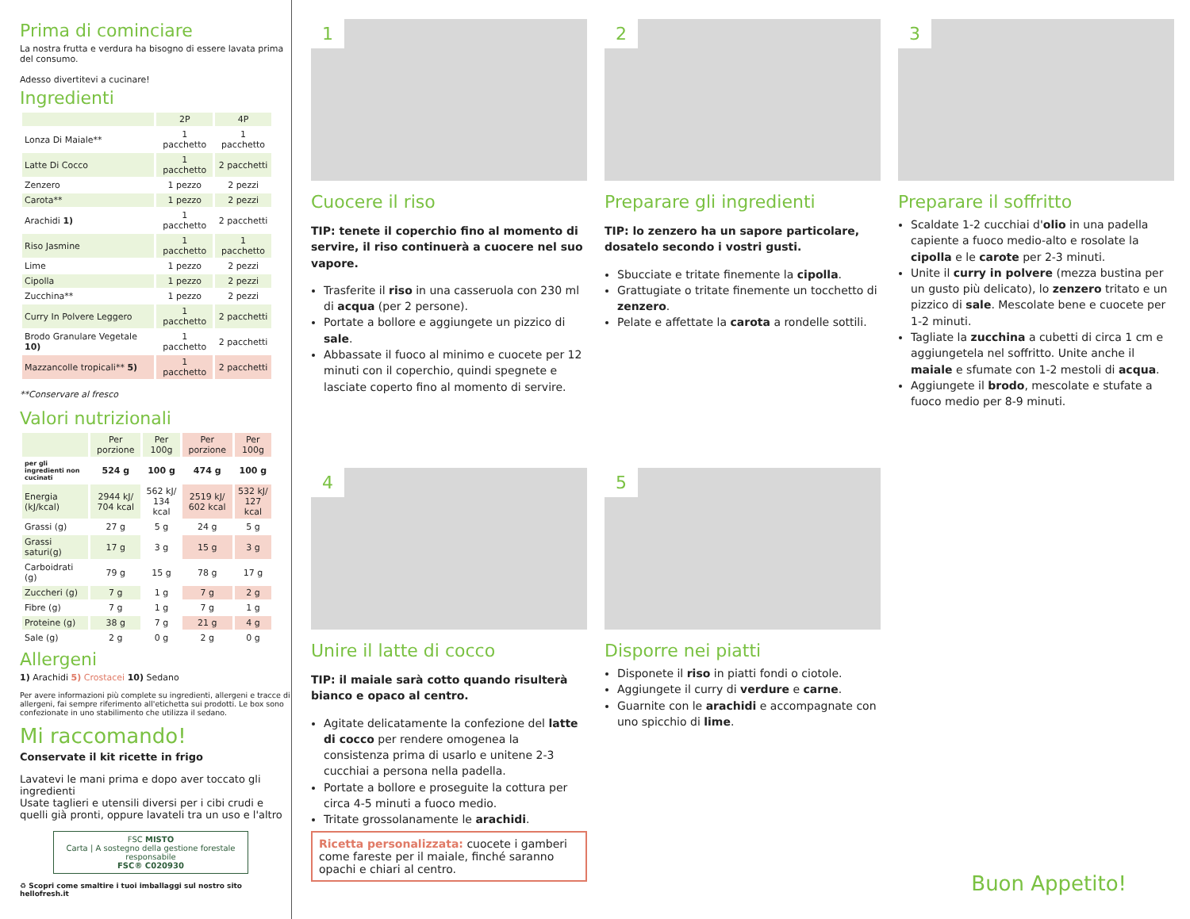Prima di cominciare
La nostra frutta e verdura ha bisogno di essere lavata prima del consumo.
Adesso divertitevi a cucinare!
Ingredienti
| | 2P | 4P |
| --- | --- | --- |
| Lonza Di Maiale** | 1 pacchetto | 1 pacchetto |
| Latte Di Cocco | 1 pacchetto | 2 pacchetti |
| Zenzero | 1 pezzo | 2 pezzi |
| Carota** | 1 pezzo | 2 pezzi |
| Arachidi 1) | 1 pacchetto | 2 pacchetti |
| Riso Jasmine | 1 pacchetto | 1 pacchetto |
| Lime | 1 pezzo | 2 pezzi |
| Cipolla | 1 pezzo | 2 pezzi |
| Zucchina** | 1 pezzo | 2 pezzi |
| Curry In Polvere Leggero | 1 pacchetto | 2 pacchetti |
| Brodo Granulare Vegetale 10) | 1 pacchetto | 2 pacchetti |
| Mazzancolle tropicali** 5) | 1 pacchetto | 2 pacchetti |
**Conservare al fresco
Valori nutrizionali
| | Per porzione | Per 100g | Per porzione | Per 100g |
| --- | --- | --- | --- | --- |
| per gli ingredienti non cucinati | 524 g | 100 g | 474 g | 100 g |
| Energia (kJ/kcal) | 2944 kJ/ 704 kcal | 562 kJ/ 134 kcal | 2519 kJ/ 602 kcal | 532 kJ/ 127 kcal |
| Grassi (g) | 27 g | 5 g | 24 g | 5 g |
| Grassi saturi(g) | 17 g | 3 g | 15 g | 3 g |
| Carboidrati (g) | 79 g | 15 g | 78 g | 17 g |
| Zuccheri (g) | 7 g | 1 g | 7 g | 2 g |
| Fibre (g) | 7 g | 1 g | 7 g | 1 g |
| Proteine (g) | 38 g | 7 g | 21 g | 4 g |
| Sale (g) | 2 g | 0 g | 2 g | 0 g |
Allergeni
1) Arachidi 5) Crostacei 10) Sedano
Per avere informazioni più complete su ingredienti, allergeni e tracce di allergeni, fai sempre riferimento all'etichetta sui prodotti. Le box sono confezionate in uno stabilimento che utilizza il sedano.
Mi raccomando!
Conservate il kit ricette in frigo
Lavatevi le mani prima e dopo aver toccato gli ingredienti
Usate taglieri e utensili diversi per i cibi crudi e quelli già pronti, oppure lavateli tra un uso e l'altro
FSC MISTO
Carta | A sostegno della gestione forestale responsabile
FSC® C020930
♻ Scopri come smaltire i tuoi imballaggi sul nostro sito hellofresh.it
1
Cuocere il riso
TIP: tenete il coperchio fino al momento di servire, il riso continuerà a cuocere nel suo vapore.
Trasferite il riso in una casseruola con 230 ml di acqua (per 2 persone).
Portate a bollore e aggiungete un pizzico di sale.
Abbassate il fuoco al minimo e cuocete per 12 minuti con il coperchio, quindi spegnete e lasciate coperto fino al momento di servire.
2
Preparare gli ingredienti
TIP: lo zenzero ha un sapore particolare, dosatelo secondo i vostri gusti.
Sbucciate e tritate finemente la cipolla.
Grattugiate o tritate finemente un tocchetto di zenzero.
Pelate e affettate la carota a rondelle sottili.
3
Preparare il soffritto
Scaldate 1-2 cucchiai d'olio in una padella capiente a fuoco medio-alto e rosolate la cipolla e le carote per 2-3 minuti.
Unite il curry in polvere (mezza bustina per un gusto più delicato), lo zenzero tritato e un pizzico di sale. Mescolate bene e cuocete per 1-2 minuti.
Tagliate la zucchina a cubetti di circa 1 cm e aggiungetela nel soffritto. Unite anche il maiale e sfumate con 1-2 mestoli di acqua.
Aggiungete il brodo, mescolate e stufate a fuoco medio per 8-9 minuti.
4
Unire il latte di cocco
TIP: il maiale sarà cotto quando risulterà bianco e opaco al centro.
Agitate delicatamente la confezione del latte di cocco per rendere omogenea la consistenza prima di usarlo e unitene 2-3 cucchiai a persona nella padella.
Portate a bollore e proseguite la cottura per circa 4-5 minuti a fuoco medio.
Tritate grossolanamente le arachidi.
Ricetta personalizzata: cuocete i gamberi come fareste per il maiale, finché saranno opachi e chiari al centro.
5
Disporre nei piatti
Disponete il riso in piatti fondi o ciotole.
Aggiungete il curry di verdure e carne.
Guarnite con le arachidi e accompagnate con uno spicchio di lime.
Buon Appetito!